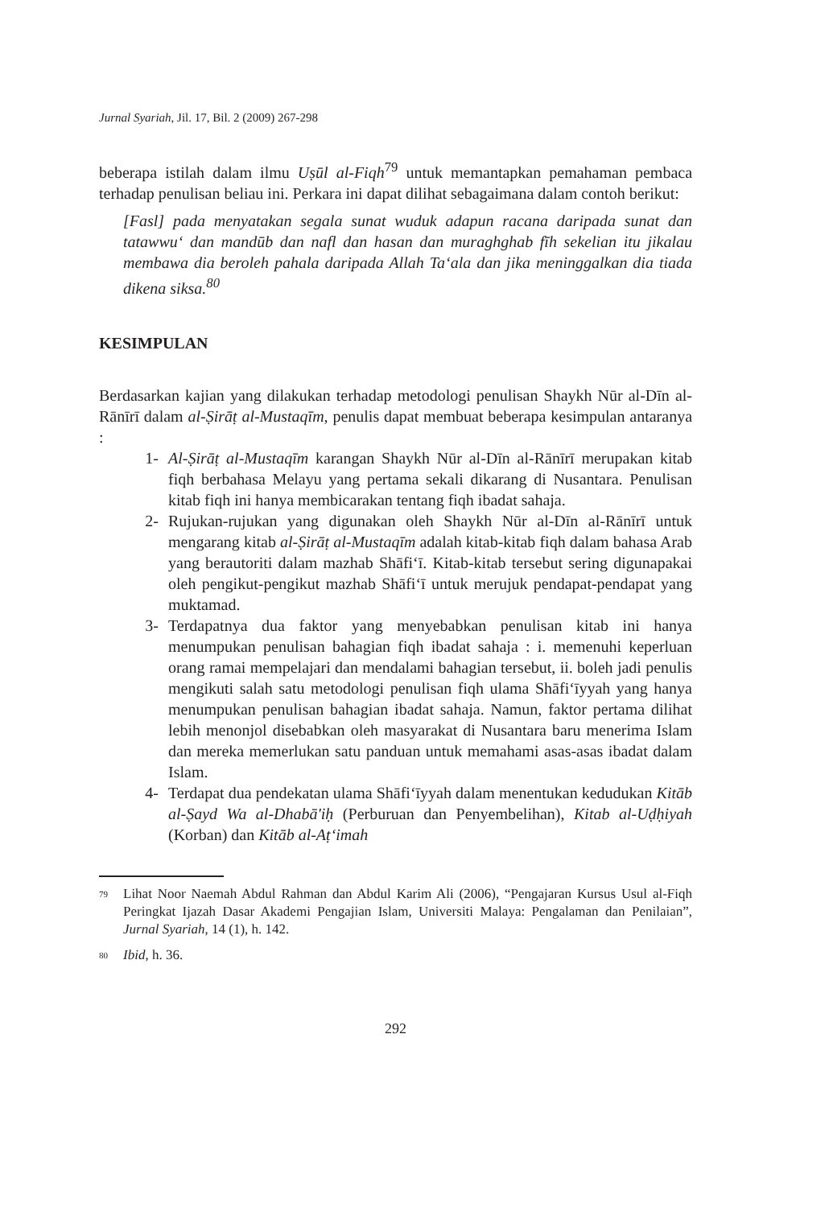Jurnal Syariah, Jil. 17, Bil. 2 (2009) 267-298
beberapa istilah dalam ilmu Uṣūl al-Fiqh<sup>79</sup> untuk memantapkan pemahaman pembaca terhadap penulisan beliau ini. Perkara ini dapat dilihat sebagaimana dalam contoh berikut:
[Fasl] pada menyatakan segala sunat wuduk adapun racana daripada sunat dan tatawwu‘ dan mandūb dan nafl dan hasan dan muraghghab fīh sekelian itu jikalau membawa dia beroleh pahala daripada Allah Ta‘ala dan jika meninggalkan dia tiada dikena siksa.<sup>80</sup>
KESIMPULAN
Berdasarkan kajian yang dilakukan terhadap metodologi penulisan Shaykh Nūr al-Dīn al-Rānīrī dalam al-Ṣirāṭ al-Mustaqīm, penulis dapat membuat beberapa kesimpulan antaranya :
1- Al-Ṣirāṭ al-Mustaqīm karangan Shaykh Nūr al-Dīn al-Rānīrī merupakan kitab fiqh berbahasa Melayu yang pertama sekali dikarang di Nusantara. Penulisan kitab fiqh ini hanya membicarakan tentang fiqh ibadat sahaja.
2- Rujukan-rujukan yang digunakan oleh Shaykh Nūr al-Dīn al-Rānīrī untuk mengarang kitab al-Ṣirāṭ al-Mustaqīm adalah kitab-kitab fiqh dalam bahasa Arab yang berautoriti dalam mazhab Shāfi‘ī. Kitab-kitab tersebut sering digunapakai oleh pengikut-pengikut mazhab Shāfi‘ī untuk merujuk pendapat-pendapat yang muktamad.
3- Terdapatnya dua faktor yang menyebabkan penulisan kitab ini hanya menumpukan penulisan bahagian fiqh ibadat sahaja : i. memenuhi keperluan orang ramai mempelajari dan mendalami bahagian tersebut, ii. boleh jadi penulis mengikuti salah satu metodologi penulisan fiqh ulama Shāfi‘īyyah yang hanya menumpukan penulisan bahagian ibadat sahaja. Namun, faktor pertama dilihat lebih menonjol disebabkan oleh masyarakat di Nusantara baru menerima Islam dan mereka memerlukan satu panduan untuk memahami asas-asas ibadat dalam Islam.
4- Terdapat dua pendekatan ulama Shāfi‘īyyah dalam menentukan kedudukan Kitāb al-Ṣayd Wa al-Dhabā'iḥ (Perburuan dan Penyembelihan), Kitab al-Uḍḥiyah (Korban) dan Kitāb al-Aṭ‘imah
<sup>79</sup> Lihat Noor Naemah Abdul Rahman dan Abdul Karim Ali (2006), “Pengajaran Kursus Usul al-Fiqh Peringkat Ijazah Dasar Akademi Pengajian Islam, Universiti Malaya: Pengalaman dan Penilaian”, Jurnal Syariah, 14 (1), h. 142.
<sup>80</sup> Ibid, h. 36.
292